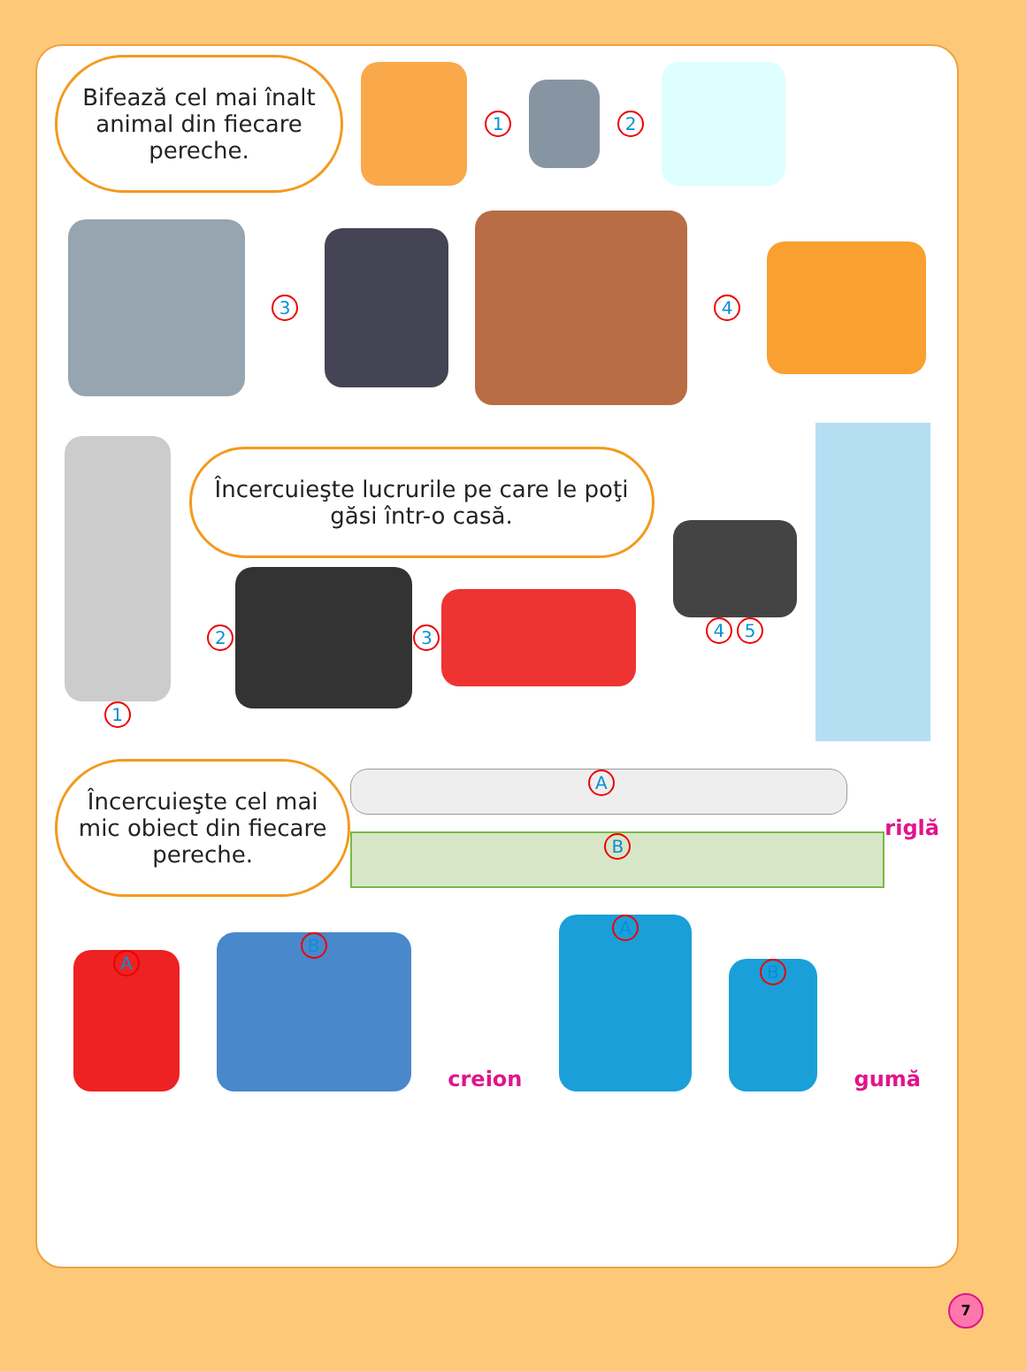Bifează cel mai înalt animal din fiecare pereche.
1 2
3 4
1
Încercuieşte lucrurile pe care le poţi găsi într-o casă.
2 3
4 5
Încercuieşte cel mai mic obiect din fiecare pereche.
A
B
riglă
A
B
creion
A
B
gumă
7